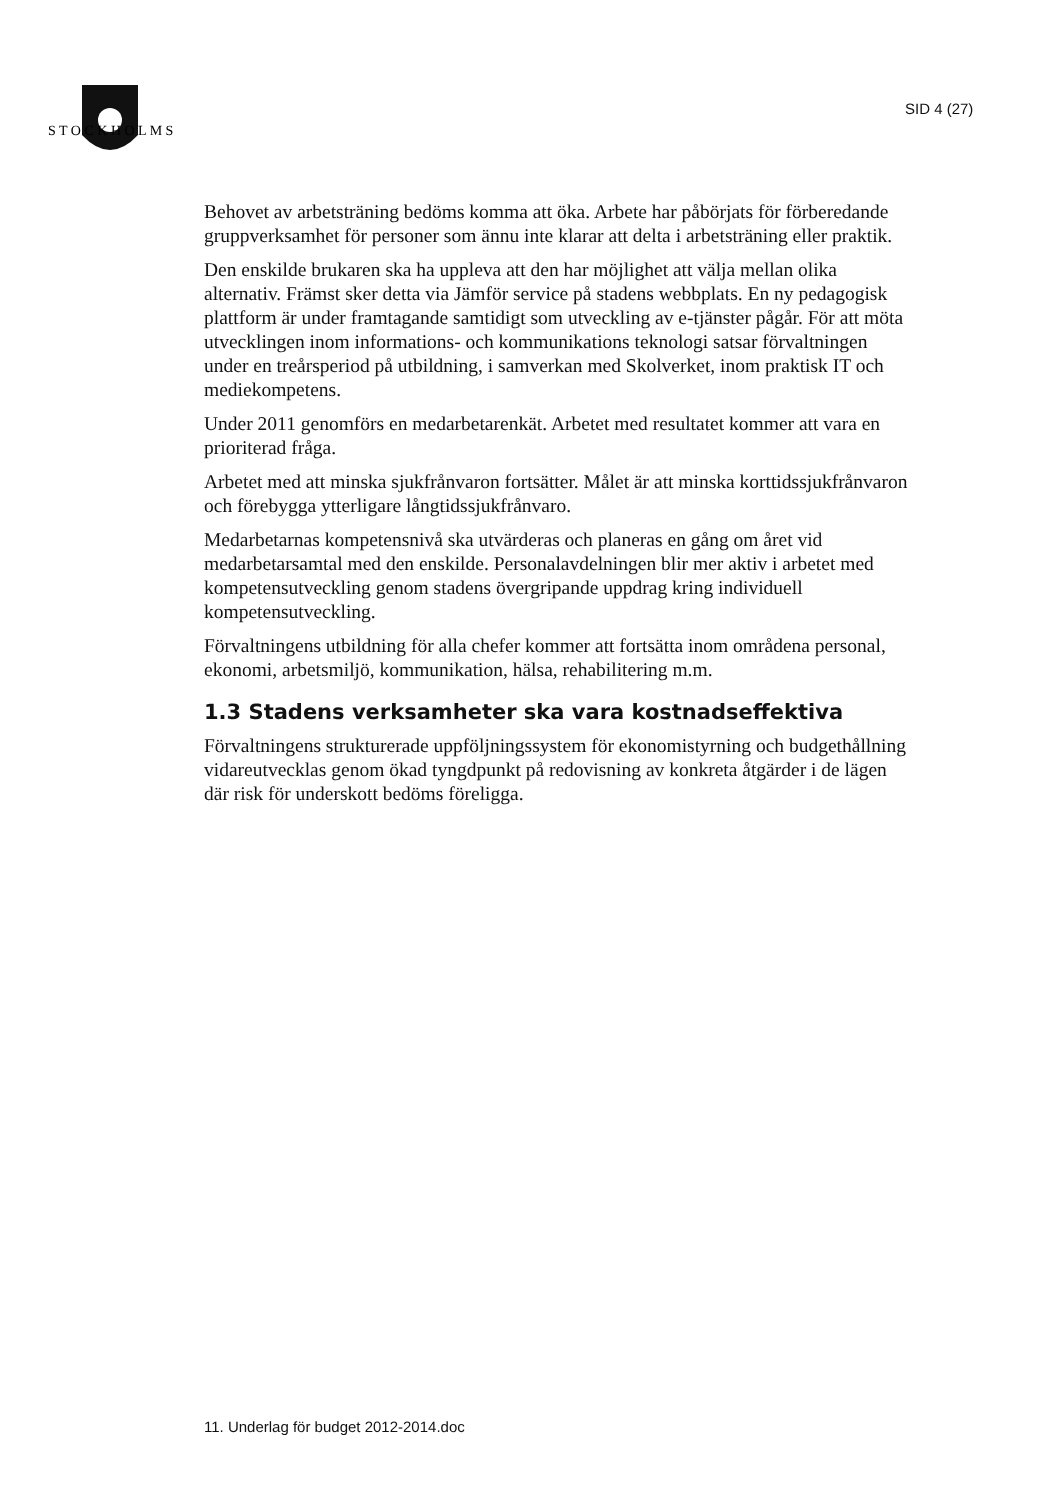S T O C K H O L M S
SID 4 (27)
Behovet av arbetsträning bedöms komma att öka. Arbete har påbörjats för förberedande gruppverksamhet för personer som ännu inte klarar att delta i arbetsträning eller praktik.
Den enskilde brukaren ska ha uppleva att den har möjlighet att välja mellan olika alternativ. Främst sker detta via Jämför service på stadens webbplats. En ny pedagogisk plattform är under framtagande samtidigt som utveckling av e-tjänster pågår. För att möta utvecklingen inom informations- och kommunikations teknologi satsar förvaltningen under en treårsperiod på utbildning, i samverkan med Skolverket, inom praktisk IT och mediekompetens.
Under 2011 genomförs en medarbetarenkät. Arbetet med resultatet kommer att vara en prioriterad fråga.
Arbetet med att minska sjukfrånvaron fortsätter. Målet är att minska korttidssjukfrånvaron och förebygga ytterligare långtidssjukfrånvaro.
Medarbetarnas kompetensnivå ska utvärderas och planeras en gång om året vid medarbetarsamtal med den enskilde. Personalavdelningen blir mer aktiv i arbetet med kompetensutveckling genom stadens övergripande uppdrag kring individuell kompetensutveckling.
Förvaltningens utbildning för alla chefer kommer att fortsätta inom områdena personal, ekonomi, arbetsmiljö, kommunikation, hälsa, rehabilitering m.m.
1.3 Stadens verksamheter ska vara kostnadseffektiva
Förvaltningens strukturerade uppföljningssystem för ekonomistyrning och budgethållning vidareutvecklas genom ökad tyngdpunkt på redovisning av konkreta åtgärder i de lägen där risk för underskott bedöms föreligga.
11. Underlag för budget 2012-2014.doc